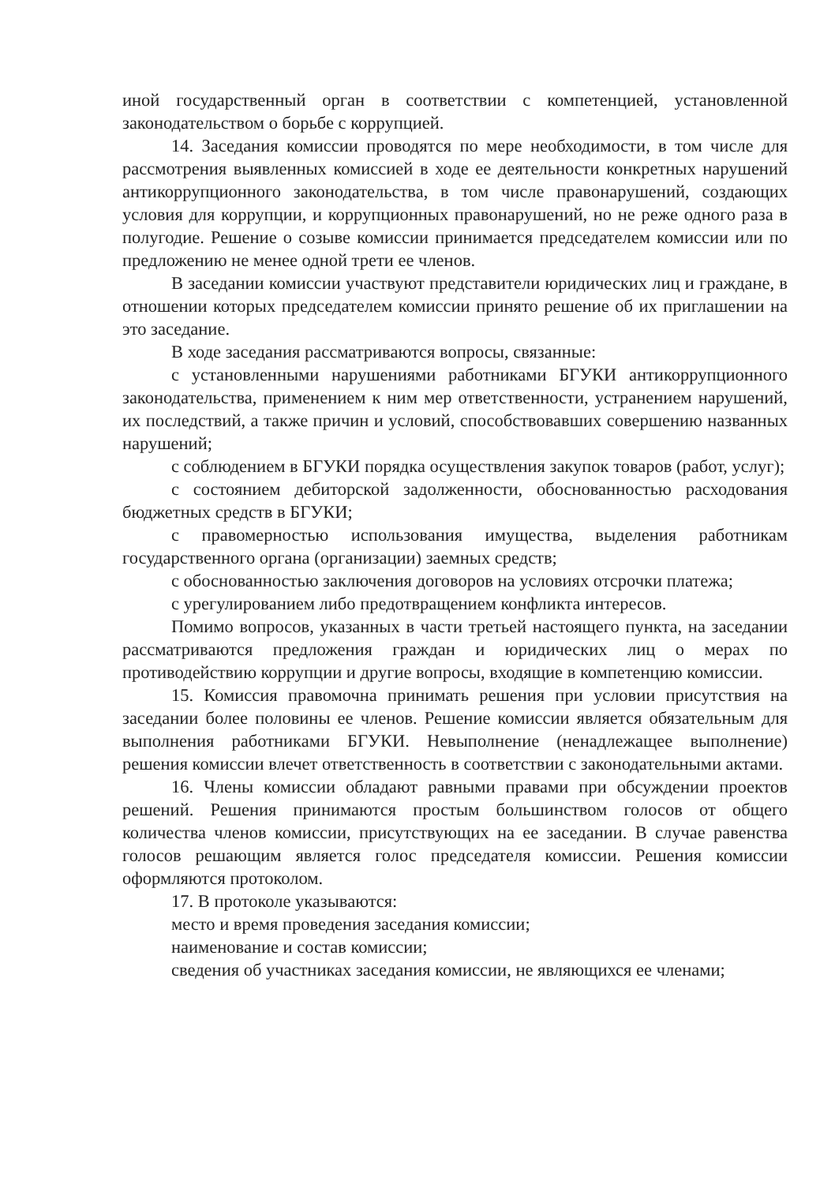иной государственный орган в соответствии с компетенцией, установленной законодательством о борьбе с коррупцией.
14. Заседания комиссии проводятся по мере необходимости, в том числе для рассмотрения выявленных комиссией в ходе ее деятельности конкретных нарушений антикоррупционного законодательства, в том числе правонарушений, создающих условия для коррупции, и коррупционных правонарушений, но не реже одного раза в полугодие. Решение о созыве комиссии принимается председателем комиссии или по предложению не менее одной трети ее членов.
В заседании комиссии участвуют представители юридических лиц и граждане, в отношении которых председателем комиссии принято решение об их приглашении на это заседание.
В ходе заседания рассматриваются вопросы, связанные:
с установленными нарушениями работниками БГУКИ антикоррупционного законодательства, применением к ним мер ответственности, устранением нарушений, их последствий, а также причин и условий, способствовавших совершению названных нарушений;
с соблюдением в БГУКИ порядка осуществления закупок товаров (работ, услуг);
с состоянием дебиторской задолженности, обоснованностью расходования бюджетных средств в БГУКИ;
с правомерностью использования имущества, выделения работникам государственного органа (организации) заемных средств;
с обоснованностью заключения договоров на условиях отсрочки платежа;
с урегулированием либо предотвращением конфликта интересов.
Помимо вопросов, указанных в части третьей настоящего пункта, на заседании рассматриваются предложения граждан и юридических лиц о мерах по противодействию коррупции и другие вопросы, входящие в компетенцию комиссии.
15. Комиссия правомочна принимать решения при условии присутствия на заседании более половины ее членов. Решение комиссии является обязательным для выполнения работниками БГУКИ. Невыполнение (ненадлежащее выполнение) решения комиссии влечет ответственность в соответствии с законодательными актами.
16. Члены комиссии обладают равными правами при обсуждении проектов решений. Решения принимаются простым большинством голосов от общего количества членов комиссии, присутствующих на ее заседании. В случае равенства голосов решающим является голос председателя комиссии. Решения комиссии оформляются протоколом.
17. В протоколе указываются:
место и время проведения заседания комиссии;
наименование и состав комиссии;
сведения об участниках заседания комиссии, не являющихся ее членами;